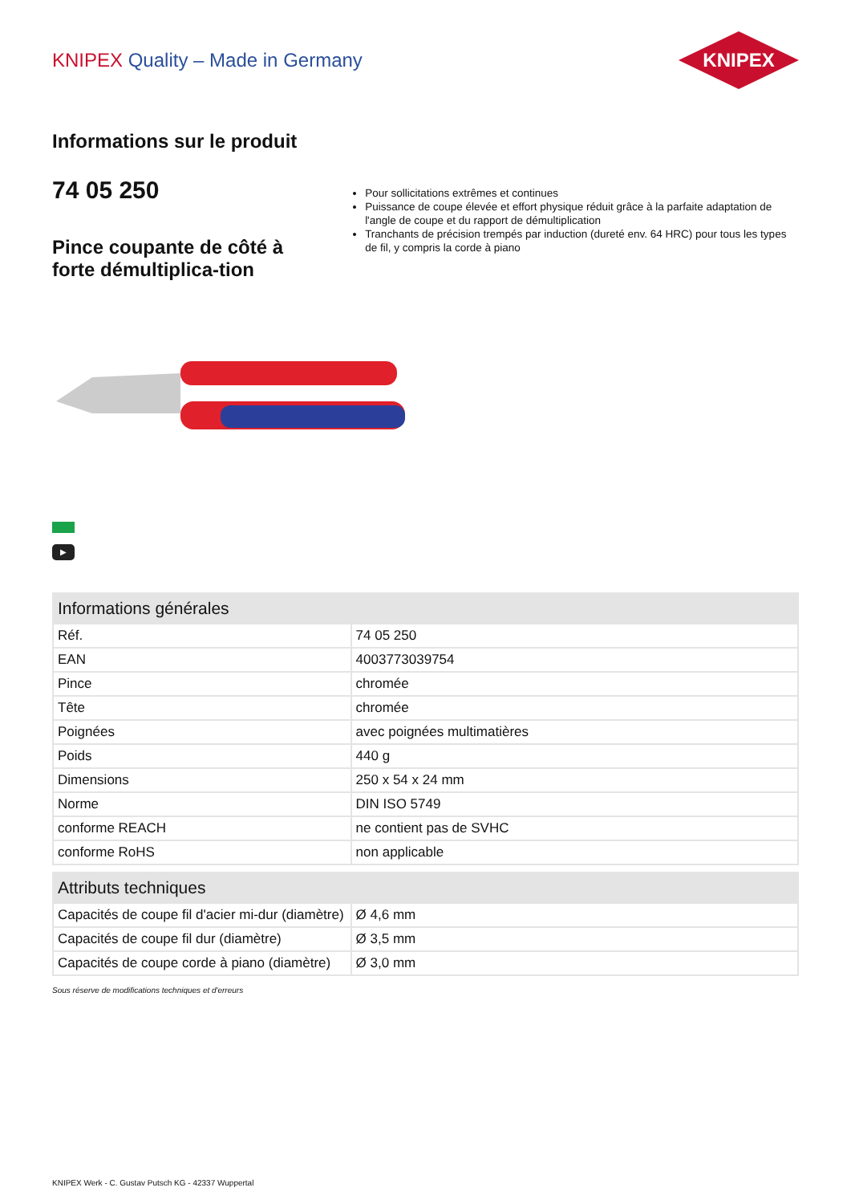KNIPEX Quality – Made in Germany
KNIPEX
Informations sur le produit
74 05 250
Pince coupante de côté à forte démultiplica-tion
Pour sollicitations extrêmes et continues
Puissance de coupe élevée et effort physique réduit grâce à la parfaite adaptation de l'angle de coupe et du rapport de démultiplication
Tranchants de précision trempés par induction (dureté env. 64 HRC) pour tous les types de fil, y compris la corde à piano
▶
| Informations générales | |
| --- | --- |
| Réf. | 74 05 250 |
| EAN | 4003773039754 |
| Pince | chromée |
| Tête | chromée |
| Poignées | avec poignées multimatières |
| Poids | 440 g |
| Dimensions | 250 x 54 x 24 mm |
| Norme | DIN ISO 5749 |
| conforme REACH | ne contient pas de SVHC |
| conforme RoHS | non applicable |
| Attributs techniques | |
| --- | --- |
| Capacités de coupe fil d'acier mi-dur (diamètre) | Ø 4,6 mm |
| Capacités de coupe fil dur (diamètre) | Ø 3,5 mm |
| Capacités de coupe corde à piano (diamètre) | Ø 3,0 mm |
Sous réserve de modifications techniques et d'erreurs
KNIPEX Werk - C. Gustav Putsch KG - 42337 Wuppertal